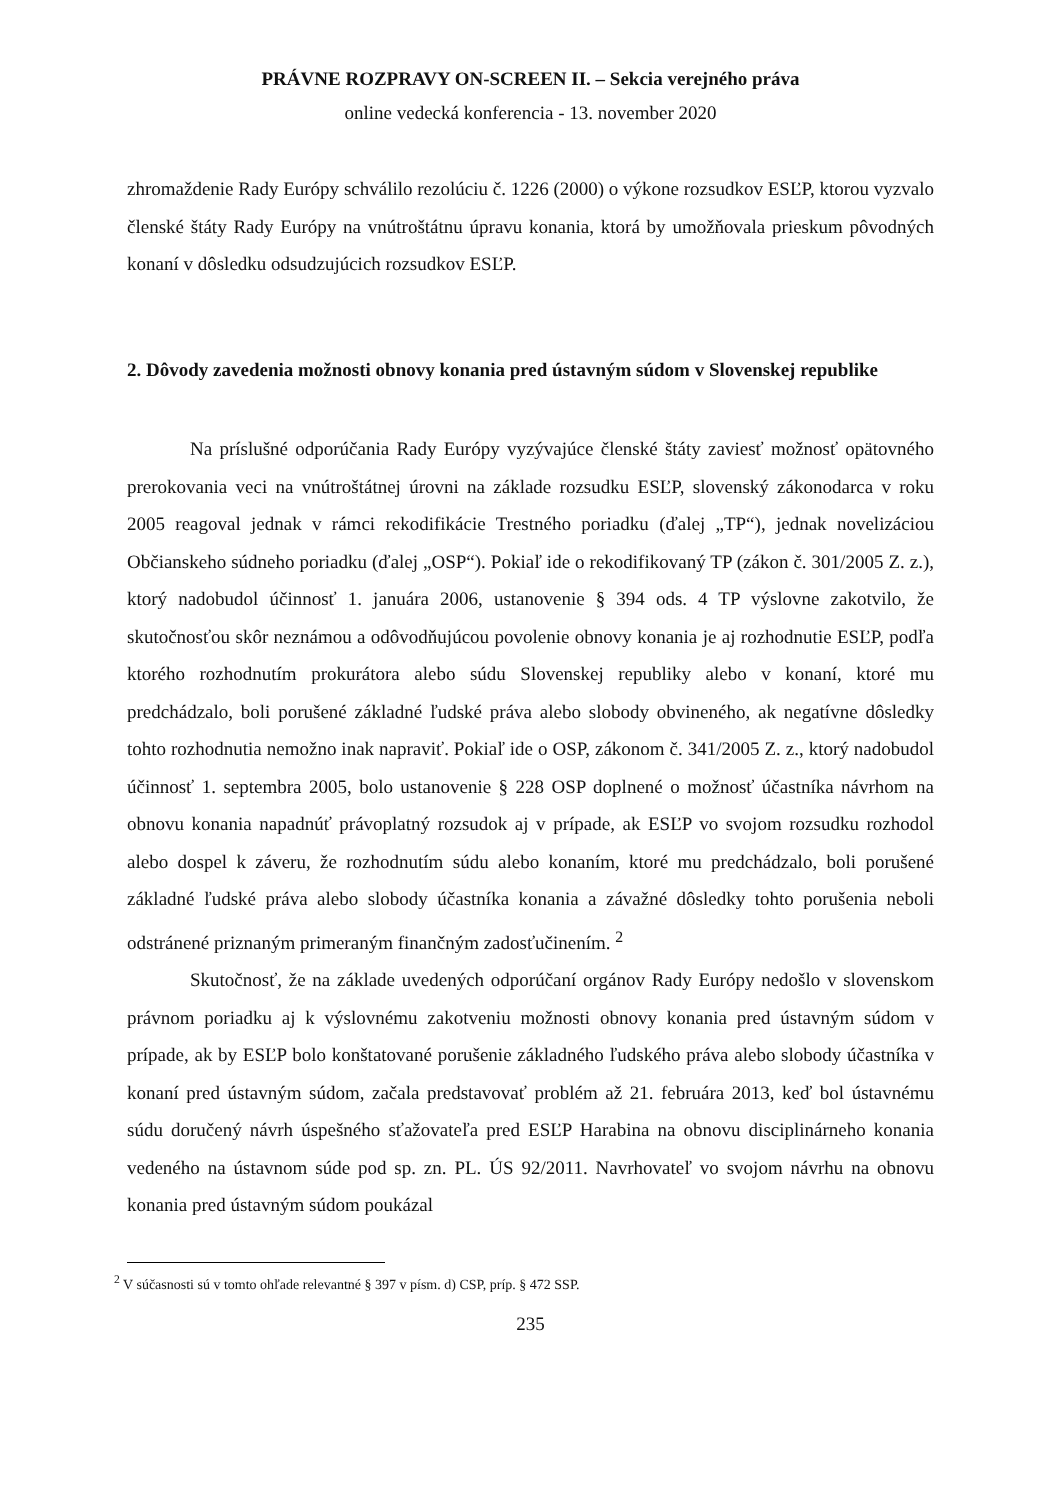PRÁVNE ROZPRAVY ON-SCREEN II. – Sekcia verejného práva
online vedecká konferencia - 13. november 2020
zhromaždenie Rady Európy schválilo rezolúciu č. 1226 (2000) o výkone rozsudkov ESĽP, ktorou vyzvalo členské štáty Rady Európy na vnútroštátnu úpravu konania, ktorá by umožňovala prieskum pôvodných konaní v dôsledku odsudzujúcich rozsudkov ESĽP.
2. Dôvody zavedenia možnosti obnovy konania pred ústavným súdom v Slovenskej republike
Na príslušné odporúčania Rady Európy vyzývajúce členské štáty zaviesť možnosť opätovného prerokovania veci na vnútroštátnej úrovni na základe rozsudku ESĽP, slovenský zákonodarca v roku 2005 reagoval jednak v rámci rekodifikácie Trestného poriadku (ďalej „TP“), jednak novelizáciou Občianskeho súdneho poriadku (ďalej „OSP“). Pokiaľ ide o rekodifikovaný TP (zákon č. 301/2005 Z. z.), ktorý nadobudol účinnosť 1. januára 2006, ustanovenie § 394 ods. 4 TP výslovne zakotvilo, že skutočnosťou skôr neznámou a odôvodňujúcou povolenie obnovy konania je aj rozhodnutie ESĽP, podľa ktorého rozhodnutím prokurátora alebo súdu Slovenskej republiky alebo v konaní, ktoré mu predchádzalo, boli porušené základné ľudské práva alebo slobody obvineného, ak negatívne dôsledky tohto rozhodnutia nemožno inak napraviť. Pokiaľ ide o OSP, zákonom č. 341/2005 Z. z., ktorý nadobudol účinnosť 1. septembra 2005, bolo ustanovenie § 228 OSP doplnené o možnosť účastníka návrhom na obnovu konania napadnúť právoplatný rozsudok aj v prípade, ak ESĽP vo svojom rozsudku rozhodol alebo dospel k záveru, že rozhodnutím súdu alebo konaním, ktoré mu predchádzalo, boli porušené základné ľudské práva alebo slobody účastníka konania a závažné dôsledky tohto porušenia neboli odstránené priznaným primeraným finančným zadosťučinením. <sup>2</sup>
Skutočnosť, že na základe uvedených odporúčaní orgánov Rady Európy nedošlo v slovenskom právnom poriadku aj k výslovnému zakotveniu možnosti obnovy konania pred ústavným súdom v prípade, ak by ESĽP bolo konštatované porušenie základného ľudského práva alebo slobody účastníka v konaní pred ústavným súdom, začala predstavovať problém až 21. februára 2013, keď bol ústavnému súdu doručený návrh úspešného sťažovateľa pred ESĽP Harabina na obnovu disciplinárneho konania vedeného na ústavnom súde pod sp. zn. PL. ÚS 92/2011. Navrhovateľ vo svojom návrhu na obnovu konania pred ústavným súdom poukázal
<sup>2</sup> V súčasnosti sú v tomto ohľade relevantné § 397 v písm. d) CSP, príp. § 472 SSP.
235